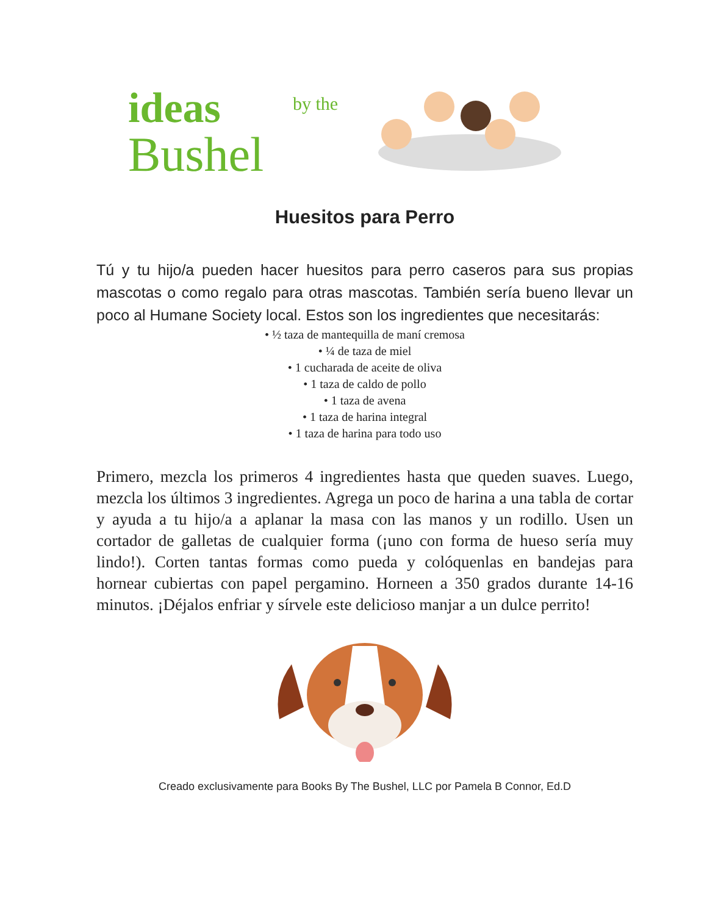ideas
by the
Bushel
Huesitos para Perro
Tú y tu hijo/a pueden hacer huesitos para perro caseros para sus propias mascotas o como regalo para otras mascotas. También sería bueno llevar un poco al Humane Society local. Estos son los ingredientes que necesitarás:
• ½ taza de mantequilla de maní cremosa
• ¼ de taza de miel
• 1 cucharada de aceite de oliva
• 1 taza de caldo de pollo
• 1 taza de avena
• 1 taza de harina integral
• 1 taza de harina para todo uso
Primero, mezcla los primeros 4 ingredientes hasta que queden suaves. Luego, mezcla los últimos 3 ingredientes. Agrega un poco de harina a una tabla de cortar y ayuda a tu hijo/a a aplanar la masa con las manos y un rodillo. Usen un cortador de galletas de cualquier forma (¡uno con forma de hueso sería muy lindo!). Corten tantas formas como pueda y colóquenlas en bandejas para hornear cubiertas con papel pergamino. Horneen a 350 grados durante 14-16 minutos. ¡Déjalos enfriar y sírvele este delicioso manjar a un dulce perrito!
Creado exclusivamente para Books By The Bushel, LLC por Pamela B Connor, Ed.D